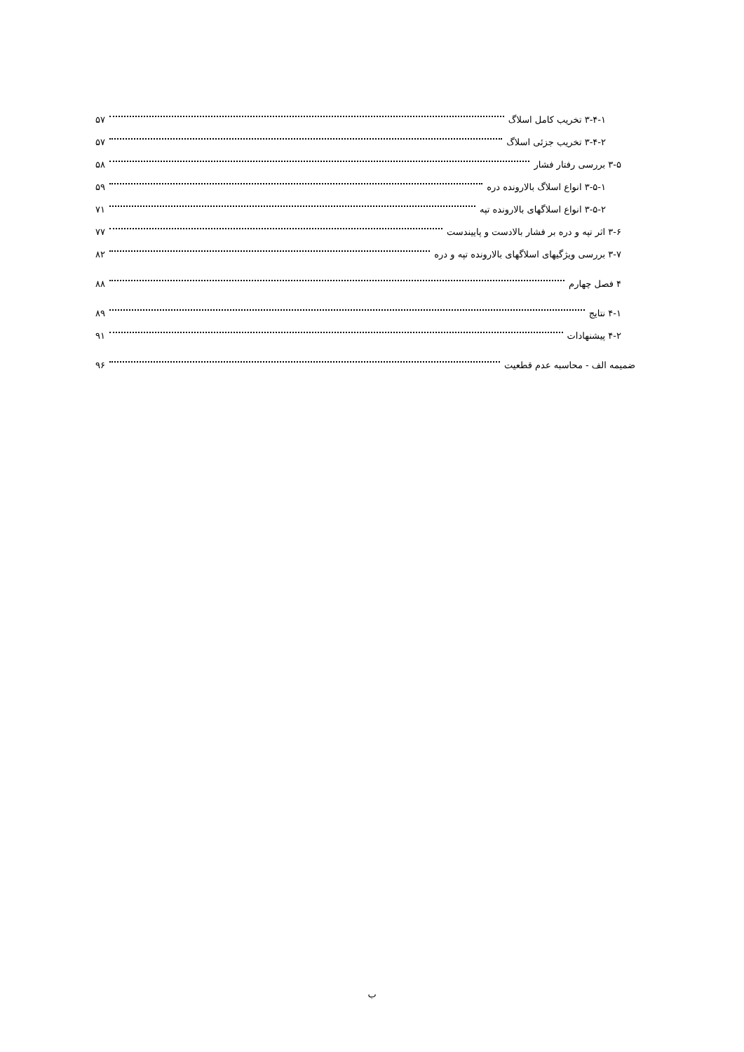۳-۴-۱ تخریب کامل اسلاگ ۵۷
۳-۴-۲ تخریب جزئی اسلاگ ۵۷
۳-۵ بررسی رفتار فشار ۵۸
۳-۵-۱ انواع اسلاگ بالارونده دره ۵۹
۳-۵-۲ انواع اسلاگهای بالارونده تپه ۷۱
۳-۶ اثر تپه و دره بر فشار بالادست و پاییندست ۷۷
۳-۷ بررسی ویژگیهای اسلاگهای بالارونده تپه و دره ۸۲
۴ فصل چهارم ۸۸
۴-۱ نتایج ۸۹
۴-۲ پیشنهادات ۹۱
ضمیمه الف - محاسبه عدم قطعیت ۹۶
ب